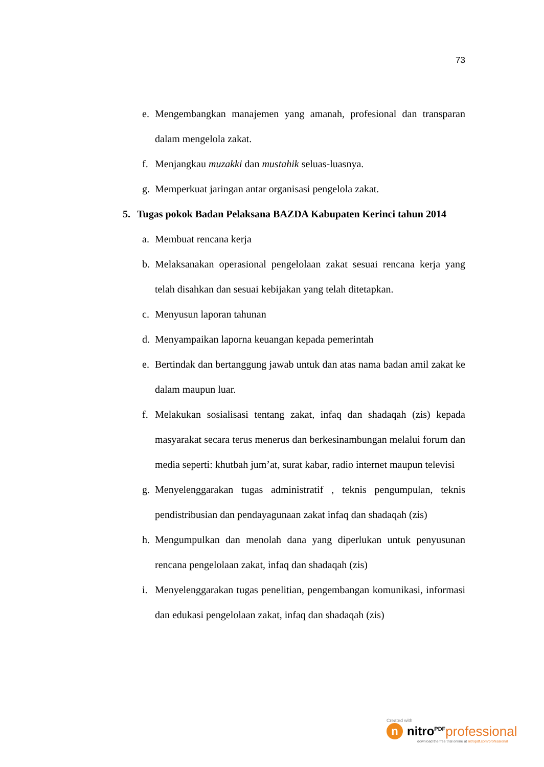73
e. Mengembangkan manajemen yang amanah, profesional dan transparan dalam mengelola zakat.
f. Menjangkau muzakki dan mustahik seluas-luasnya.
g. Memperkuat jaringan antar organisasi pengelola zakat.
5. Tugas pokok Badan Pelaksana BAZDA Kabupaten Kerinci tahun 2014
a. Membuat rencana kerja
b. Melaksanakan operasional pengelolaan zakat sesuai rencana kerja yang telah disahkan dan sesuai kebijakan yang telah ditetapkan.
c. Menyusun laporan tahunan
d. Menyampaikan laporna keuangan kepada pemerintah
e. Bertindak dan bertanggung jawab untuk dan atas nama badan amil zakat ke dalam maupun luar.
f. Melakukan sosialisasi tentang zakat, infaq dan shadaqah (zis) kepada masyarakat secara terus menerus dan berkesinambungan melalui forum dan media seperti: khutbah jum’at, surat kabar, radio internet maupun televisi
g. Menyelenggarakan tugas administratif , teknis pengumpulan, teknis pendistribusian dan pendayagunaan zakat infaq dan shadaqah (zis)
h. Mengumpulkan dan menolah dana yang diperlukan untuk penyusunan rencana pengelolaan zakat, infaq dan shadaqah (zis)
i. Menyelenggarakan tugas penelitian, pengembangan komunikasi, informasi dan edukasi pengelolaan zakat, infaq dan shadaqah (zis)
Created with
nnitro<sup>PDF</sup> professional
download the free trial online at nitropdf.com/professional